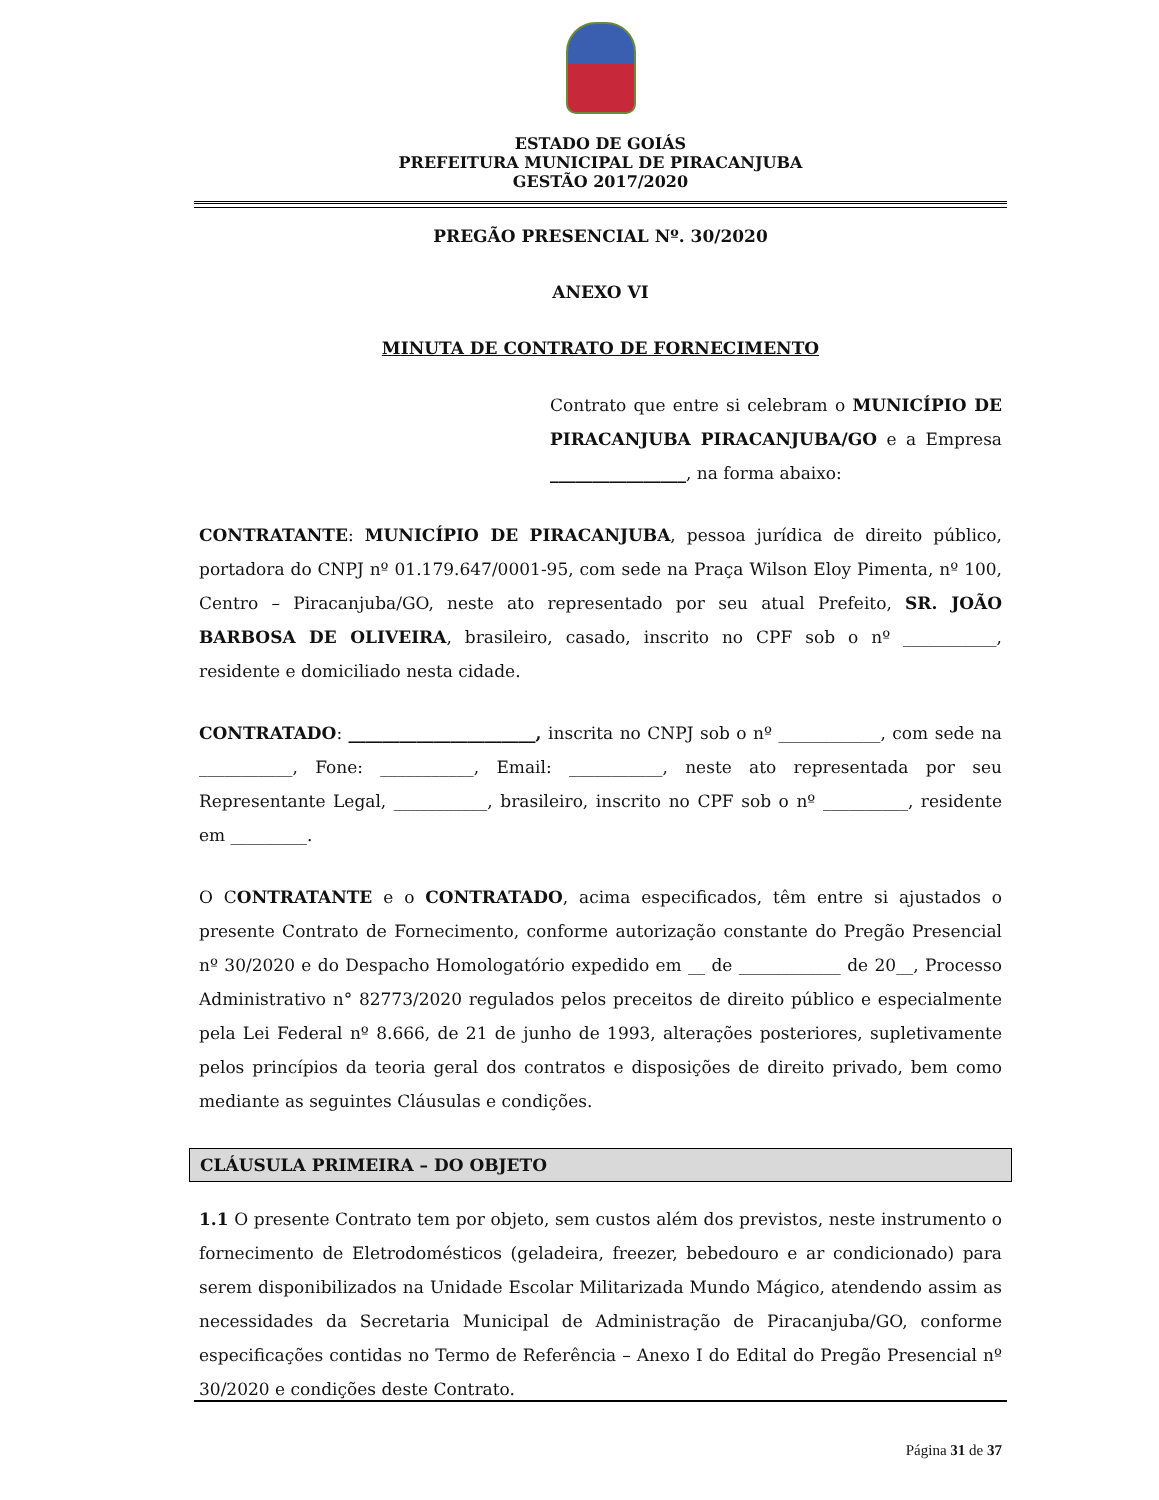ESTADO DE GOIÁS
PREFEITURA MUNICIPAL DE PIRACANJUBA
GESTÃO 2017/2020
PREGÃO PRESENCIAL Nº. 30/2020
ANEXO VI
MINUTA DE CONTRATO DE FORNECIMENTO
Contrato que entre si celebram o MUNICÍPIO DE PIRACANJUBA PIRACANJUBA/GO e a Empresa ________________, na forma abaixo:
CONTRATANTE: MUNICÍPIO DE PIRACANJUBA, pessoa jurídica de direito público, portadora do CNPJ nº 01.179.647/0001-95, com sede na Praça Wilson Eloy Pimenta, nº 100, Centro – Piracanjuba/GO, neste ato representado por seu atual Prefeito, SR. JOÃO BARBOSA DE OLIVEIRA, brasileiro, casado, inscrito no CPF sob o nº ___________, residente e domiciliado nesta cidade.
CONTRATADO: ______________________, inscrita no CNPJ sob o nº ____________, com sede na ___________, Fone: ___________, Email: ___________, neste ato representada por seu Representante Legal, ___________, brasileiro, inscrito no CPF sob o nº __________, residente em _________.
O CONTRATANTE e o CONTRATADO, acima especificados, têm entre si ajustados o presente Contrato de Fornecimento, conforme autorização constante do Pregão Presencial nº 30/2020 e do Despacho Homologatório expedido em __ de ____________ de 20__, Processo Administrativo n° 82773/2020 regulados pelos preceitos de direito público e especialmente pela Lei Federal nº 8.666, de 21 de junho de 1993, alterações posteriores, supletivamente pelos princípios da teoria geral dos contratos e disposições de direito privado, bem como mediante as seguintes Cláusulas e condições.
CLÁUSULA PRIMEIRA – DO OBJETO
1.1 O presente Contrato tem por objeto, sem custos além dos previstos, neste instrumento o fornecimento de Eletrodomésticos (geladeira, freezer, bebedouro e ar condicionado) para serem disponibilizados na Unidade Escolar Militarizada Mundo Mágico, atendendo assim as necessidades da Secretaria Municipal de Administração de Piracanjuba/GO, conforme especificações contidas no Termo de Referência – Anexo I do Edital do Pregão Presencial nº 30/2020 e condições deste Contrato.
Página 31 de 37